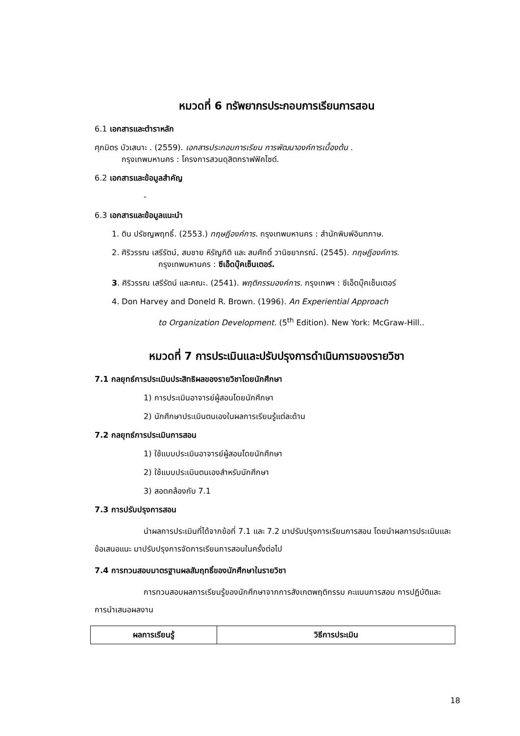หมวดที่ 6 ทรัพยากรประกอบการเรียนการสอน
6.1 เอกสารและตำราหลัก
ศุภมิตร บัวเสนาะ . (2559). เอกสารประกอบการเรียน การพัฒนาองค์การเบื้องต้น .
กรุงเทพมหานคร : โครงการสวนดุสิตกราฟฟิคไซด์.
6.2 เอกสารและข้อมูลสำคัญ
-
6.3 เอกสารและข้อมูลแนะนำ
1. ติน ปรัชญพฤทธิ์. (2553.) ทฤษฎีองค์การ. กรุงเทพมหานคร : สำนักพิมพ์อินทภาษ.
2. ศิริวรรณ เสรีรัตน์, สมชาย หิรัญกิติ และ สมศักดิ์ วานิชยาภรณ์. (2545). ทฤษฎีองค์การ.
กรุงเทพมหานคร : ซีเอ็ดบุ๊คเซ็นเตอร์.
3. ศิริวรรณ เสรีรัตน์ และคณะ. (2541). พฤติกรรมองค์การ. กรุงเทพฯ : ซีเอ็ดบุ๊คเซ็นเตอร์
4. Don Harvey and Doneld R. Brown. (1996). An Experiential Approach
to Organization Development. (5<sup>th</sup> Edition). New York: McGraw-Hill..
หมวดที่ 7 การประเมินและปรับปรุงการดำเนินการของรายวิชา
7.1 กลยุทธ์การประเมินประสิทธิผลของรายวิชาโดยนักศึกษา
1) การประเมินอาจารย์ผู้สอนโดยนักศึกษา
2) นักศึกษาประเมินตนเองในผลการเรียนรู้แต่ละด้าน
7.2 กลยุทธ์การประเมินการสอน
1) ใช้แบบประเมินอาจารย์ผู้สอนโดยนักศึกษา
2) ใช้แบบประเมินตนเองสำหรับนักศึกษา
3) สอดคล้องกับ 7.1
7.3 การปรับปรุงการสอน
นำผลการประเมินที่ได้จากข้อที่ 7.1 และ 7.2 มาปรับปรุงการเรียนการสอน โดยนำผลการประเมินและข้อเสนอแนะ มาปรับปรุงการจัดการเรียนการสอนในครั้งต่อไป
7.4 การทวนสอบมาตรฐานผลสัมฤทธิ์ของนักศึกษาในรายวิชา
การทวนสอบผลการเรียนรู้ของนักศึกษาจากการสังเกตพฤติกรรม คะแนนการสอบ การปฏิบัติและการนำเสนอผลงาน
| ผลการเรียนรู้ | วิธีการประเมิน |
| --- | --- |
18